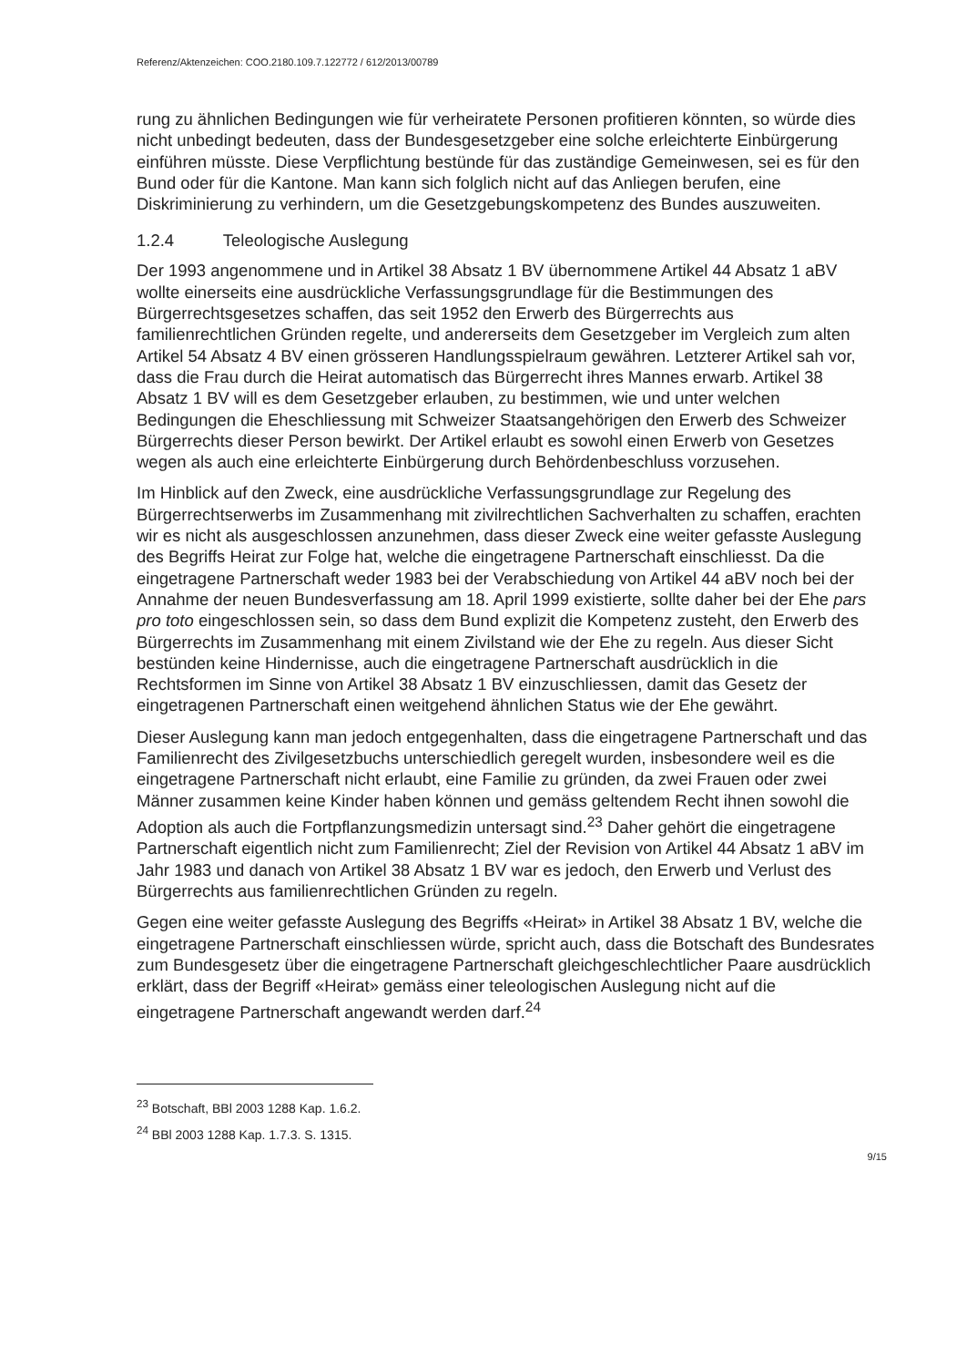Referenz/Aktenzeichen: COO.2180.109.7.122772 / 612/2013/00789
rung zu ähnlichen Bedingungen wie für verheiratete Personen profitieren könnten, so würde dies nicht unbedingt bedeuten, dass der Bundesgesetzgeber eine solche erleichterte Einbürgerung einführen müsste. Diese Verpflichtung bestünde für das zuständige Gemeinwesen, sei es für den Bund oder für die Kantone. Man kann sich folglich nicht auf das Anliegen berufen, eine Diskriminierung zu verhindern, um die Gesetzgebungskompetenz des Bundes auszuweiten.
1.2.4 Teleologische Auslegung
Der 1993 angenommene und in Artikel 38 Absatz 1 BV übernommene Artikel 44 Absatz 1 aBV wollte einerseits eine ausdrückliche Verfassungsgrundlage für die Bestimmungen des Bürgerrechtsgesetzes schaffen, das seit 1952 den Erwerb des Bürgerrechts aus familienrechtlichen Gründen regelte, und andererseits dem Gesetzgeber im Vergleich zum alten Artikel 54 Absatz 4 BV einen grösseren Handlungsspielraum gewähren. Letzterer Artikel sah vor, dass die Frau durch die Heirat automatisch das Bürgerrecht ihres Mannes erwarb. Artikel 38 Absatz 1 BV will es dem Gesetzgeber erlauben, zu bestimmen, wie und unter welchen Bedingungen die Eheschliessung mit Schweizer Staatsangehörigen den Erwerb des Schweizer Bürgerrechts dieser Person bewirkt. Der Artikel erlaubt es sowohl einen Erwerb von Gesetzes wegen als auch eine erleichterte Einbürgerung durch Behördenbeschluss vorzusehen.
Im Hinblick auf den Zweck, eine ausdrückliche Verfassungsgrundlage zur Regelung des Bürgerrechtserwerbs im Zusammenhang mit zivilrechtlichen Sachverhalten zu schaffen, erachten wir es nicht als ausgeschlossen anzunehmen, dass dieser Zweck eine weiter gefasste Auslegung des Begriffs Heirat zur Folge hat, welche die eingetragene Partnerschaft einschliesst. Da die eingetragene Partnerschaft weder 1983 bei der Verabschiedung von Artikel 44 aBV noch bei der Annahme der neuen Bundesverfassung am 18. April 1999 existierte, sollte daher bei der Ehe pars pro toto eingeschlossen sein, so dass dem Bund explizit die Kompetenz zusteht, den Erwerb des Bürgerrechts im Zusammenhang mit einem Zivilstand wie der Ehe zu regeln. Aus dieser Sicht bestünden keine Hindernisse, auch die eingetragene Partnerschaft ausdrücklich in die Rechtsformen im Sinne von Artikel 38 Absatz 1 BV einzuschliessen, damit das Gesetz der eingetragenen Partnerschaft einen weitgehend ähnlichen Status wie der Ehe gewährt.
Dieser Auslegung kann man jedoch entgegenhalten, dass die eingetragene Partnerschaft und das Familienrecht des Zivilgesetzbuchs unterschiedlich geregelt wurden, insbesondere weil es die eingetragene Partnerschaft nicht erlaubt, eine Familie zu gründen, da zwei Frauen oder zwei Männer zusammen keine Kinder haben können und gemäss geltendem Recht ihnen sowohl die Adoption als auch die Fortpflanzungsmedizin untersagt sind.<sup>23</sup> Daher gehört die eingetragene Partnerschaft eigentlich nicht zum Familienrecht; Ziel der Revision von Artikel 44 Absatz 1 aBV im Jahr 1983 und danach von Artikel 38 Absatz 1 BV war es jedoch, den Erwerb und Verlust des Bürgerrechts aus familienrechtlichen Gründen zu regeln.
Gegen eine weiter gefasste Auslegung des Begriffs «Heirat» in Artikel 38 Absatz 1 BV, welche die eingetragene Partnerschaft einschliessen würde, spricht auch, dass die Botschaft des Bundesrates zum Bundesgesetz über die eingetragene Partnerschaft gleichgeschlechtlicher Paare ausdrücklich erklärt, dass der Begriff «Heirat» gemäss einer teleologischen Auslegung nicht auf die eingetragene Partnerschaft angewandt werden darf.<sup>24</sup>
<sup>23</sup> Botschaft, BBl 2003 1288 Kap. 1.6.2.
<sup>24</sup> BBl 2003 1288 Kap. 1.7.3. S. 1315.
9/15